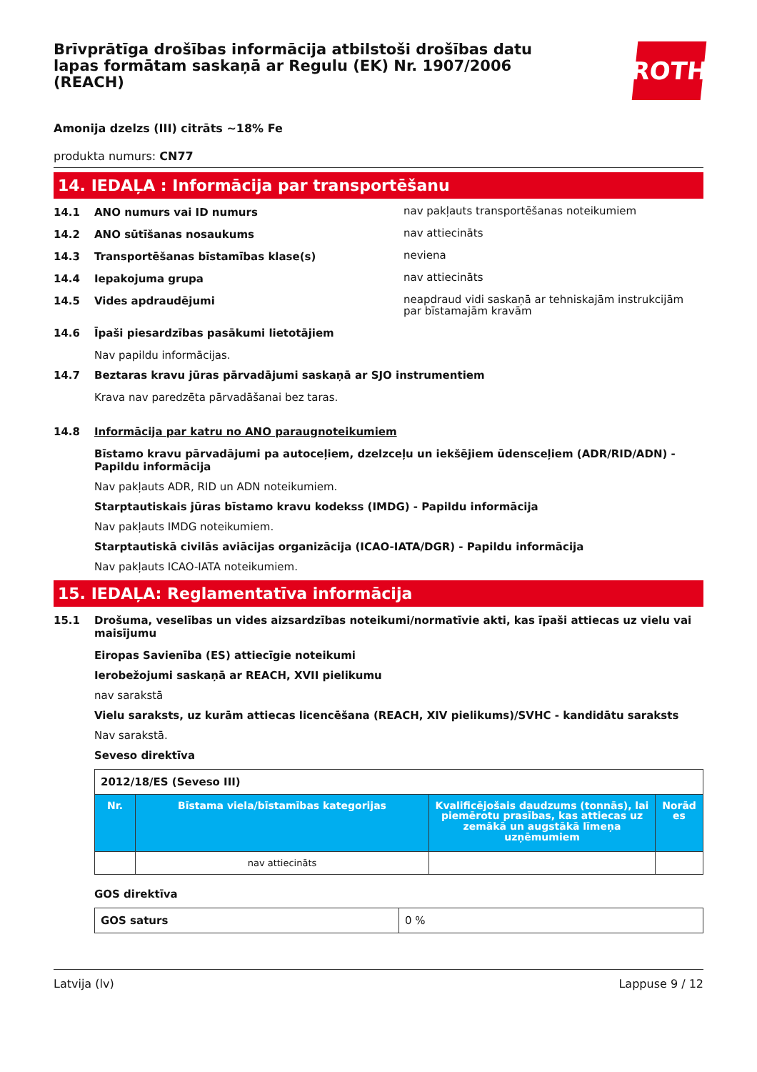Brīvprātīga drošības informācija atbilstoši drošības datu lapas formātam saskaņā ar Regulu (EK) Nr. 1907/2006 (REACH)
ROTH
Amonija dzelzs (III) citrāts ~18% Fe
produkta numurs: CN77
14. IEDAĻA : Informācija par transportēšanu
14.1 ANO numurs vai ID numurs
nav pakļauts transportēšanas noteikumiem
14.2 ANO sūtīšanas nosaukums
nav attiecināts
14.3 Transportēšanas bīstamības klase(s)
neviena
14.4 Iepakojuma grupa
nav attiecināts
14.5 Vides apdraudējumi
neapdraud vidi saskaņā ar tehniskajām instrukcijām par bīstamajām kravām
14.6 Īpaši piesardzības pasākumi lietotājiem
Nav papildu informācijas.
14.7 Beztaras kravu jūras pārvadājumi saskaņā ar SJO instrumentiem
Krava nav paredzēta pārvadāšanai bez taras.
14.8 Informācija par katru no ANO paraugnoteikumiem
Bīstamo kravu pārvadājumi pa autoceļiem, dzelzceļu un iekšējiem ūdensceļiem (ADR/RID/ADN) - Papildu informācija
Nav pakļauts ADR, RID un ADN noteikumiem.
Starptautiskais jūras bīstamo kravu kodekss (IMDG) - Papildu informācija
Nav pakļauts IMDG noteikumiem.
Starptautiskā civilās aviācijas organizācija (ICAO-IATA/DGR) - Papildu informācija
Nav pakļauts ICAO-IATA noteikumiem.
15. IEDAĻA: Reglamentatīva informācija
15.1 Drošuma, veselības un vides aizsardzības noteikumi/normatīvie akti, kas īpaši attiecas uz vielu vai maisījumu
Eiropas Savienība (ES) attiecīgie noteikumi
Ierobežojumi saskaņā ar REACH, XVII pielikumu
nav sarakstā
Vielu saraksts, uz kurām attiecas licencēšana (REACH, XIV pielikums)/SVHC - kandidātu saraksts
Nav sarakstā.
Seveso direktīva
| 2012/18/ES (Seveso III) | | | |
| Nr. | Bīstama viela/bīstamības kategorijas | Kvalificējošais daudzums (tonnās), lai piemērotu prasības, kas attiecas uz zemākā un augstākā līmeņa uzņēmumiem | Norād es |
| | nav attiecināts | | |
GOS direktīva
| GOS saturs | 0 % |
Latvija (lv) Lappuse 9 / 12